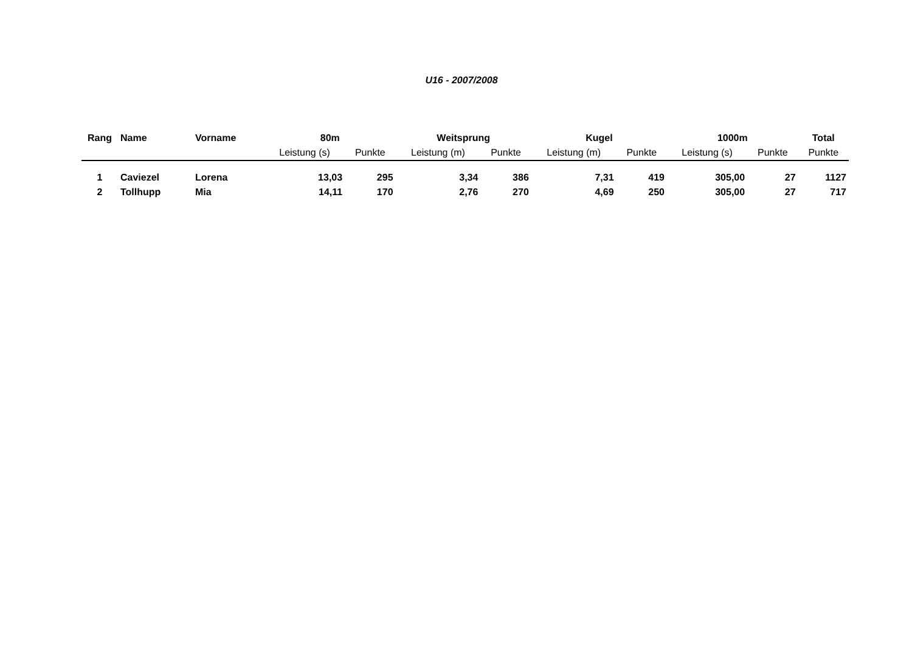U16 - 2007/2008
| Rang | Name | Vorname | 80m | | Weitsprung | | Kugel | | 1000m | | Total |
| --- | --- | --- | --- | --- | --- | --- | --- | --- | --- | --- | --- |
| | | | Leistung (s) | Punkte | Leistung (m) | Punkte | Leistung (m) | Punkte | Leistung (s) | Punkte | Punkte |
| 1 | Caviezel | Lorena | 13,03 | 295 | 3,34 | 386 | 7,31 | 419 | 305,00 | 27 | 1127 |
| 2 | Tollhupp | Mia | 14,11 | 170 | 2,76 | 270 | 4,69 | 250 | 305,00 | 27 | 717 |